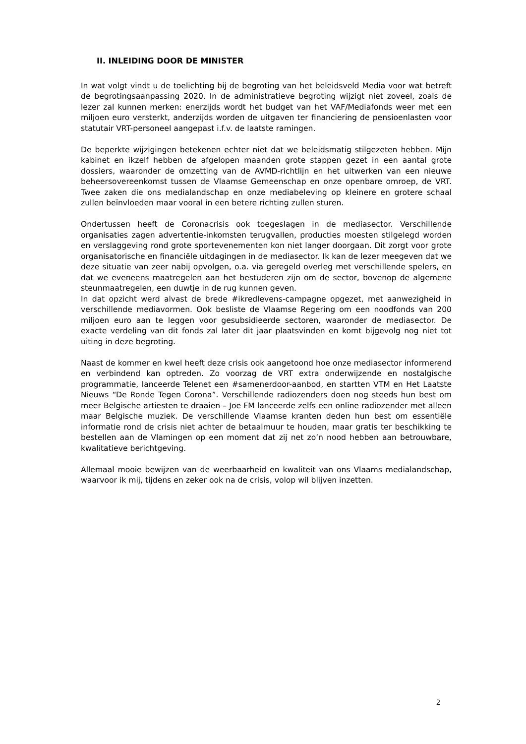II. INLEIDING DOOR DE MINISTER
In wat volgt vindt u de toelichting bij de begroting van het beleidsveld Media voor wat betreft de begrotingsaanpassing 2020. In de administratieve begroting wijzigt niet zoveel, zoals de lezer zal kunnen merken: enerzijds wordt het budget van het VAF/Mediafonds weer met een miljoen euro versterkt, anderzijds worden de uitgaven ter financiering de pensioenlasten voor statutair VRT-personeel aangepast i.f.v. de laatste ramingen.
De beperkte wijzigingen betekenen echter niet dat we beleidsmatig stilgezeten hebben. Mijn kabinet en ikzelf hebben de afgelopen maanden grote stappen gezet in een aantal grote dossiers, waaronder de omzetting van de AVMD-richtlijn en het uitwerken van een nieuwe beheersovereenkomst tussen de Vlaamse Gemeenschap en onze openbare omroep, de VRT. Twee zaken die ons medialandschap en onze mediabeleving op kleinere en grotere schaal zullen beïnvloeden maar vooral in een betere richting zullen sturen.
Ondertussen heeft de Coronacrisis ook toegeslagen in de mediasector. Verschillende organisaties zagen advertentie-inkomsten terugvallen, producties moesten stilgelegd worden en verslaggeving rond grote sportevenementen kon niet langer doorgaan. Dit zorgt voor grote organisatorische en financiële uitdagingen in de mediasector. Ik kan de lezer meegeven dat we deze situatie van zeer nabij opvolgen, o.a. via geregeld overleg met verschillende spelers, en dat we eveneens maatregelen aan het bestuderen zijn om de sector, bovenop de algemene steunmaatregelen, een duwtje in de rug kunnen geven.
In dat opzicht werd alvast de brede #ikredlevens-campagne opgezet, met aanwezigheid in verschillende mediavormen. Ook besliste de Vlaamse Regering om een noodfonds van 200 miljoen euro aan te leggen voor gesubsidieerde sectoren, waaronder de mediasector. De exacte verdeling van dit fonds zal later dit jaar plaatsvinden en komt bijgevolg nog niet tot uiting in deze begroting.
Naast de kommer en kwel heeft deze crisis ook aangetoond hoe onze mediasector informerend en verbindend kan optreden. Zo voorzag de VRT extra onderwijzende en nostalgische programmatie, lanceerde Telenet een #samenerdoor-aanbod, en startten VTM en Het Laatste Nieuws “De Ronde Tegen Corona”. Verschillende radiozenders doen nog steeds hun best om meer Belgische artiesten te draaien – Joe FM lanceerde zelfs een online radiozender met alleen maar Belgische muziek. De verschillende Vlaamse kranten deden hun best om essentiële informatie rond de crisis niet achter de betaalmuur te houden, maar gratis ter beschikking te bestellen aan de Vlamingen op een moment dat zij net zo’n nood hebben aan betrouwbare, kwalitatieve berichtgeving.
Allemaal mooie bewijzen van de weerbaarheid en kwaliteit van ons Vlaams medialandschap, waarvoor ik mij, tijdens en zeker ook na de crisis, volop wil blijven inzetten.
2